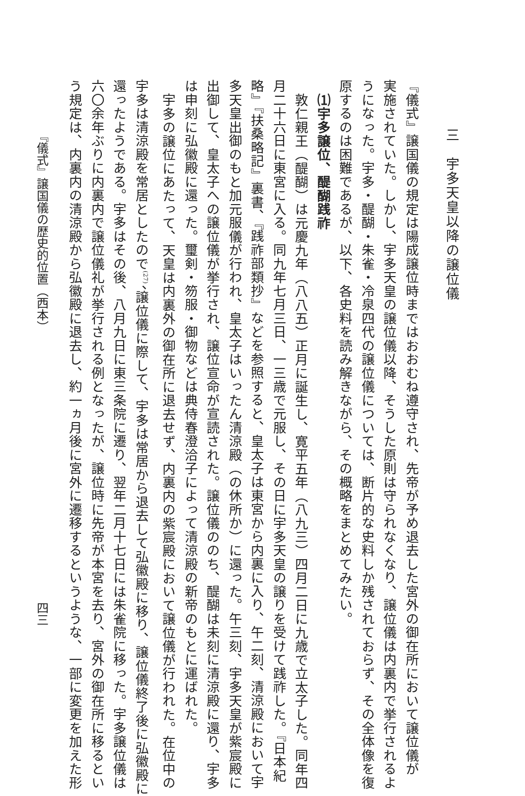三　宇多天皇以降の譲位儀
『儀式』譲国儀の規定は陽成譲位時まではおおむね遵守され、先帝が予め退去した宮外の御在所において譲位儀が
実施されていた。しかし、宇多天皇の譲位儀以降、そうした原則は守られなくなり、譲位儀は内裏内で挙行されるよ
うになった。宇多・醍醐・朱雀・冷泉四代の譲位儀については、断片的な史料しか残されておらず、その全体像を復
原するのは困難であるが、以下、各史料を読み解きながら、その概略をまとめてみたい。
⑴宇多譲位、醍醐践祚
敦仁親王（醍醐）は元慶九年（八八五）正月に誕生し、寛平五年（八九三）四月二日に九歳で立太子した。同年四
月二十六日に東宮に入る。同九年七月三日、一三歳で元服し、その日に宇多天皇の譲りを受けて践祚した。『日本紀
略』『扶桑略記』裏書、『践祚部類抄』などを参照すると、皇太子は東宮から内裏に入り、午二刻、清涼殿において宇
多天皇出御のもと加元服儀が行われ、皇太子はいったん清涼殿（の休所か）に還った。午三刻、宇多天皇が紫宸殿に
出御して、皇太子への譲位儀が挙行され、譲位宣命が宣読された。譲位儀ののち、醍醐は未刻に清涼殿に還り、宇多
は申刻に弘徽殿に還った。璽剣・笏服・御物などは典侍春澄洽子によって清涼殿の新帝のもとに運ばれた。
宇多の譲位にあたって、天皇は内裏外の御在所に退去せず、内裏内の紫宸殿において譲位儀が行われた。在位中の
宇多は清涼殿を常居としたので<sup>(27)</sup>、譲位儀に際して、宇多は常居から退去して弘徽殿に移り、譲位儀終了後に弘徽殿に
還ったようである。宇多はその後、八月九日に東三条院に遷り、翌年二月十七日には朱雀院に移った。宇多譲位儀は
六〇余年ぶりに内裏内で譲位儀礼が挙行される例となったが、譲位時に先帝が本宮を去り、宮外の御在所に移るとい
う規定は、内裏内の清涼殿から弘徽殿に退去し、約一ヵ月後に宮外に遷移するというような、一部に変更を加えた形
『儀式』譲国儀の歴史的位置（西本） 四三